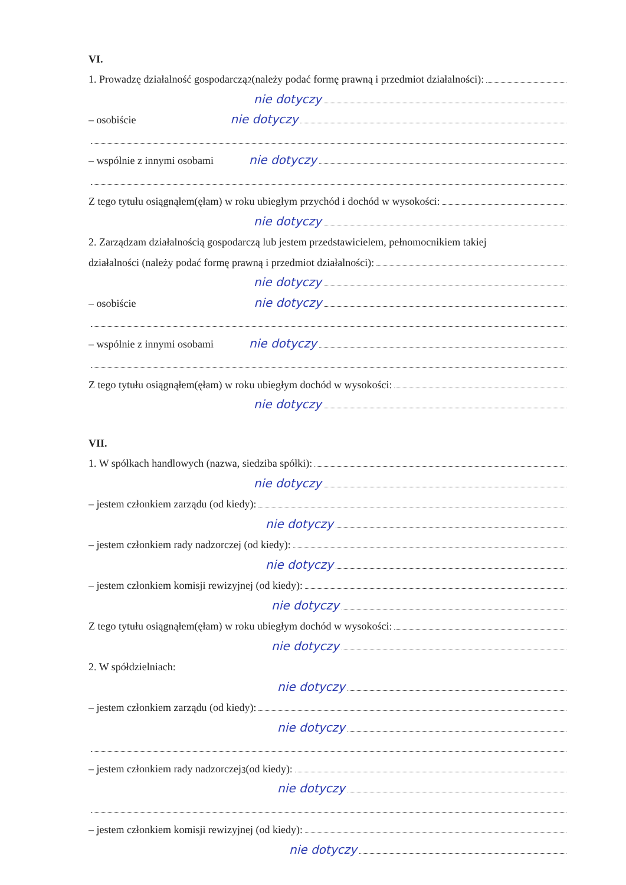VI.
1. Prowadzę działalność gospodarczą<sup>2</sup> (należy podać formę prawną i przedmiot działalności):
nie dotyczy
– osobiście nie dotyczy
– wspólnie z innymi osobami nie dotyczy
Z tego tytułu osiągnąłem(ęłam) w roku ubiegłym przychód i dochód w wysokości:
nie dotyczy
2. Zarządzam działalnością gospodarczą lub jestem przedstawicielem, pełnomocnikiem takiej
działalności (należy podać formę prawną i przedmiot działalności):
nie dotyczy
– osobiście nie dotyczy
– wspólnie z innymi osobami nie dotyczy
Z tego tytułu osiągnąłem(ęłam) w roku ubiegłym dochód w wysokości:
nie dotyczy
VII.
1. W spółkach handlowych (nazwa, siedziba spółki):
nie dotyczy
– jestem członkiem zarządu (od kiedy):
nie dotyczy
– jestem członkiem rady nadzorczej (od kiedy):
nie dotyczy
– jestem członkiem komisji rewizyjnej (od kiedy):
nie dotyczy
Z tego tytułu osiągnąłem(ęłam) w roku ubiegłym dochód w wysokości:
nie dotyczy
2. W spółdzielniach:
nie dotyczy
– jestem członkiem zarządu (od kiedy):
nie dotyczy
– jestem członkiem rady nadzorczej<sup>3</sup> (od kiedy):
nie dotyczy
– jestem członkiem komisji rewizyjnej (od kiedy):
nie dotyczy